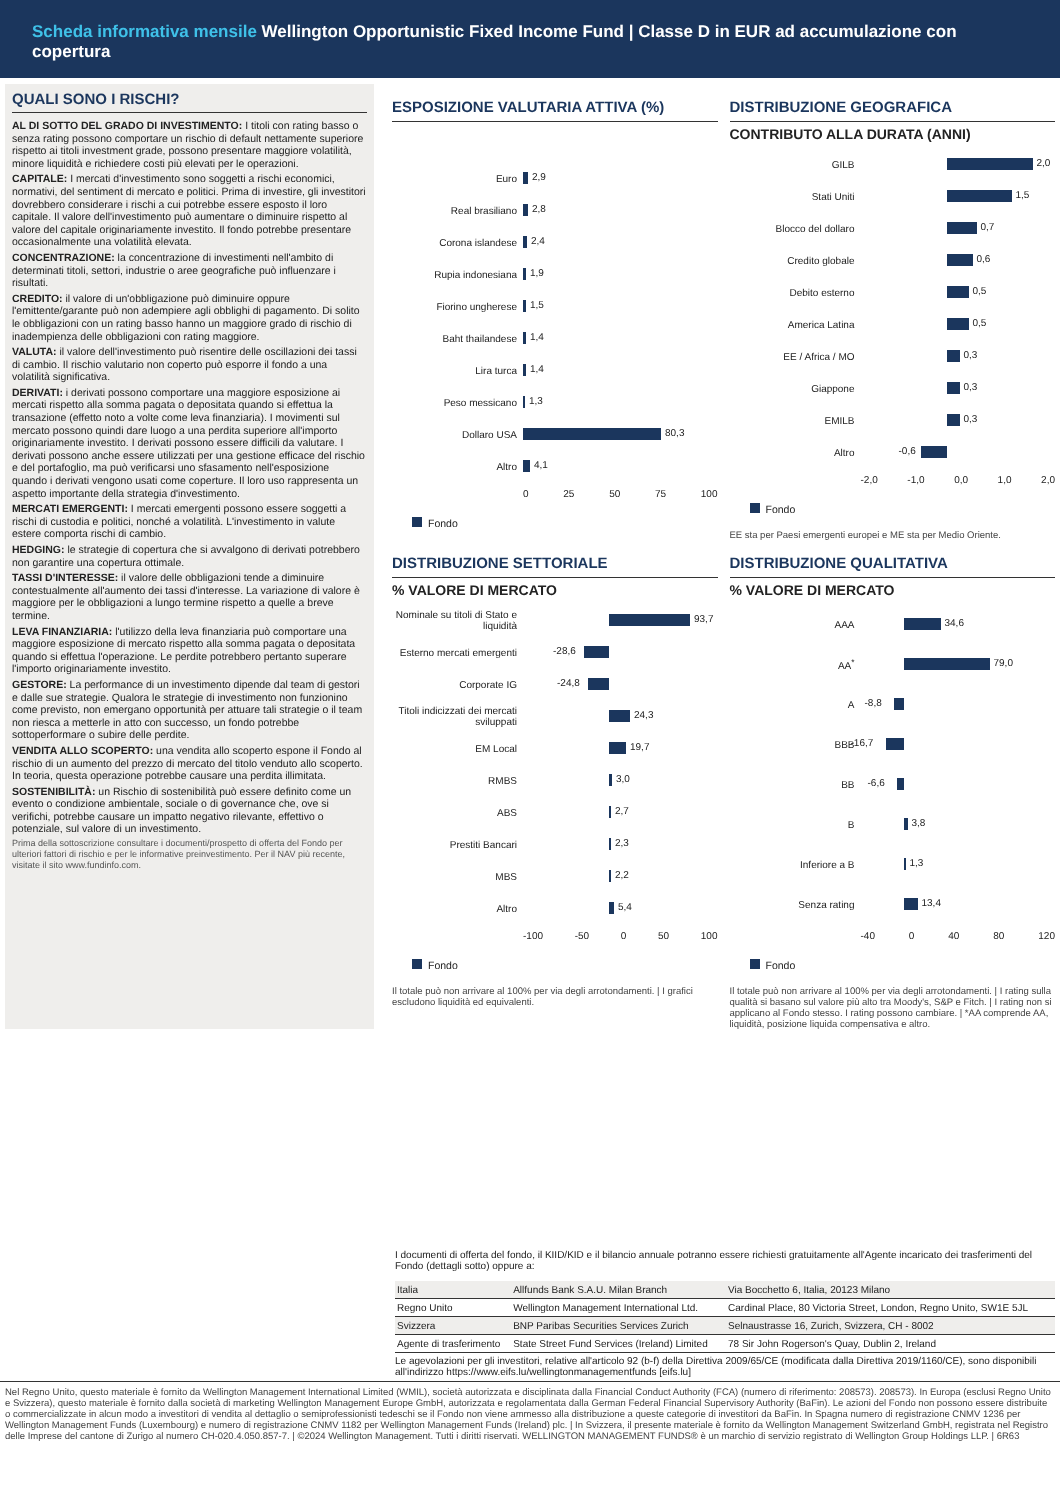Scheda informativa mensile Wellington Opportunistic Fixed Income Fund | Classe D in EUR ad accumulazione con copertura
QUALI SONO I RISCHI?
AL DI SOTTO DEL GRADO DI INVESTIMENTO: I titoli con rating basso o senza rating possono comportare un rischio di default nettamente superiore rispetto ai titoli investment grade, possono presentare maggiore volatilità, minore liquidità e richiedere costi più elevati per le operazioni.
CAPITALE: I mercati d'investimento sono soggetti a rischi economici, normativi, del sentiment di mercato e politici. Prima di investire, gli investitori dovrebbero considerare i rischi a cui potrebbe essere esposto il loro capitale. Il valore dell'investimento può aumentare o diminuire rispetto al valore del capitale originariamente investito. Il fondo potrebbe presentare occasionalmente una volatilità elevata.
CONCENTRAZIONE: la concentrazione di investimenti nell'ambito di determinati titoli, settori, industrie o aree geografiche può influenzare i risultati.
CREDITO: il valore di un'obbligazione può diminuire oppure l'emittente/garante può non adempiere agli obblighi di pagamento. Di solito le obbligazioni con un rating basso hanno un maggiore grado di rischio di inadempienza delle obbligazioni con rating maggiore.
VALUTA: il valore dell'investimento può risentire delle oscillazioni dei tassi di cambio. Il rischio valutario non coperto può esporre il fondo a una volatilità significativa.
DERIVATI: i derivati possono comportare una maggiore esposizione ai mercati rispetto alla somma pagata o depositata quando si effettua la transazione (effetto noto a volte come leva finanziaria). I movimenti sul mercato possono quindi dare luogo a una perdita superiore all'importo originariamente investito. I derivati possono essere difficili da valutare. I derivati possono anche essere utilizzati per una gestione efficace del rischio e del portafoglio, ma può verificarsi uno sfasamento nell'esposizione quando i derivati vengono usati come coperture. Il loro uso rappresenta un aspetto importante della strategia d'investimento.
MERCATI EMERGENTI: I mercati emergenti possono essere soggetti a rischi di custodia e politici, nonché a volatilità. L'investimento in valute estere comporta rischi di cambio.
HEDGING: le strategie di copertura che si avvalgono di derivati potrebbero non garantire una copertura ottimale.
TASSI D'INTERESSE: il valore delle obbligazioni tende a diminuire contestualmente all'aumento dei tassi d'interesse. La variazione di valore è maggiore per le obbligazioni a lungo termine rispetto a quelle a breve termine.
LEVA FINANZIARIA: l'utilizzo della leva finanziaria può comportare una maggiore esposizione di mercato rispetto alla somma pagata o depositata quando si effettua l'operazione. Le perdite potrebbero pertanto superare l'importo originariamente investito.
GESTORE: La performance di un investimento dipende dal team di gestori e dalle sue strategie. Qualora le strategie di investimento non funzionino come previsto, non emergano opportunità per attuare tali strategie o il team non riesca a metterle in atto con successo, un fondo potrebbe sottoperformare o subire delle perdite.
VENDITA ALLO SCOPERTO: una vendita allo scoperto espone il Fondo al rischio di un aumento del prezzo di mercato del titolo venduto allo scoperto. In teoria, questa operazione potrebbe causare una perdita illimitata.
SOSTENIBILITÀ: un Rischio di sostenibilità può essere definito come un evento o condizione ambientale, sociale o di governance che, ove si verifichi, potrebbe causare un impatto negativo rilevante, effettivo o potenziale, sul valore di un investimento.
Prima della sottoscrizione consultare i documenti/prospetto di offerta del Fondo per ulteriori fattori di rischio e per le informative preinvestimento. Per il NAV più recente, visitate il sito www.fundinfo.com.
ESPOSIZIONE VALUTARIA ATTIVA (%)
Euro
2,9
Real brasiliano
2,8
Corona islandese
2,4
Rupia indonesiana
1,9
Fiorino ungherese
1,5
Baht thailandese
1,4
Lira turca
1,4
Peso messicano
1,3
Dollaro USA
80,3
Altro
4,1
0 25 50 75 100
Fondo
DISTRIBUZIONE GEOGRAFICA
CONTRIBUTO ALLA DURATA (ANNI)
GILB
2,0
Stati Uniti
1,5
Blocco del dollaro
0,7
Credito globale
0,6
Debito esterno
0,5
America Latina
0,5
EE / Africa / MO
0,3
Giappone
0,3
EMILB
0,3
Altro
-0,6
-2,0 -1,0 0,0 1,0 2,0
Fondo
EE sta per Paesi emergenti europei e ME sta per Medio Oriente.
DISTRIBUZIONE SETTORIALE
% VALORE DI MERCATO
Nominale su titoli di Stato e liquidità
93,7
Esterno mercati emergenti
-28,6
Corporate IG
-24,8
Titoli indicizzati dei mercati sviluppati
24,3
EM Local
19,7
RMBS
3,0
ABS
2,7
Prestiti Bancari
2,3
MBS
2,2
Altro
5,4
-100 -50 0 50 100
Fondo
Il totale può non arrivare al 100% per via degli arrotondamenti. | I grafici escludono liquidità ed equivalenti.
DISTRIBUZIONE QUALITATIVA
% VALORE DI MERCATO
AAA
34,6
AA<sup>*</sup>
79,0
A
-8,8
BBB
-16,7
BB
-6,6
B
3,8
Inferiore a B
1,3
Senza rating
13,4
-40 0 40 80 120
Fondo
Il totale può non arrivare al 100% per via degli arrotondamenti. | I rating sulla qualità si basano sul valore più alto tra Moody's, S&P e Fitch. | I rating non si applicano al Fondo stesso. I rating possono cambiare. | *AA comprende AA, liquidità, posizione liquida compensativa e altro.
I documenti di offerta del fondo, il KIID/KID e il bilancio annuale potranno essere richiesti gratuitamente all'Agente incaricato dei trasferimenti del Fondo (dettagli sotto) oppure a:
| Italia | Allfunds Bank S.A.U. Milan Branch | Via Bocchetto 6, Italia, 20123 Milano |
| Regno Unito | Wellington Management International Ltd. | Cardinal Place, 80 Victoria Street, London, Regno Unito, SW1E 5JL |
| Svizzera | BNP Paribas Securities Services Zurich | Selnaustrasse 16, Zurich, Svizzera, CH - 8002 |
| Agente di trasferimento | State Street Fund Services (Ireland) Limited | 78 Sir John Rogerson's Quay, Dublin 2, Ireland |
Le agevolazioni per gli investitori, relative all'articolo 92 (b-f) della Direttiva 2009/65/CE (modificata dalla Direttiva 2019/1160/CE), sono disponibili all'indirizzo https://www.eifs.lu/wellingtonmanagementfunds [eifs.lu]
Nel Regno Unito, questo materiale è fornito da Wellington Management International Limited (WMIL), società autorizzata e disciplinata dalla Financial Conduct Authority (FCA) (numero di riferimento: 208573). 208573). In Europa (esclusi Regno Unito e Svizzera), questo materiale è fornito dalla società di marketing Wellington Management Europe GmbH, autorizzata e regolamentata dalla German Federal Financial Supervisory Authority (BaFin). Le azioni del Fondo non possono essere distribuite o commercializzate in alcun modo a investitori di vendita al dettaglio o semiprofessionisti tedeschi se il Fondo non viene ammesso alla distribuzione a queste categorie di investitori da BaFin. In Spagna numero di registrazione CNMV 1236 per Wellington Management Funds (Luxembourg) e numero di registrazione CNMV 1182 per Wellington Management Funds (Ireland) plc. | In Svizzera, il presente materiale è fornito da Wellington Management Switzerland GmbH, registrata nel Registro delle Imprese del cantone di Zurigo al numero CH-020.4.050.857-7. | ©2024 Wellington Management. Tutti i diritti riservati. WELLINGTON MANAGEMENT FUNDS® è un marchio di servizio registrato di Wellington Group Holdings LLP. | 6R63